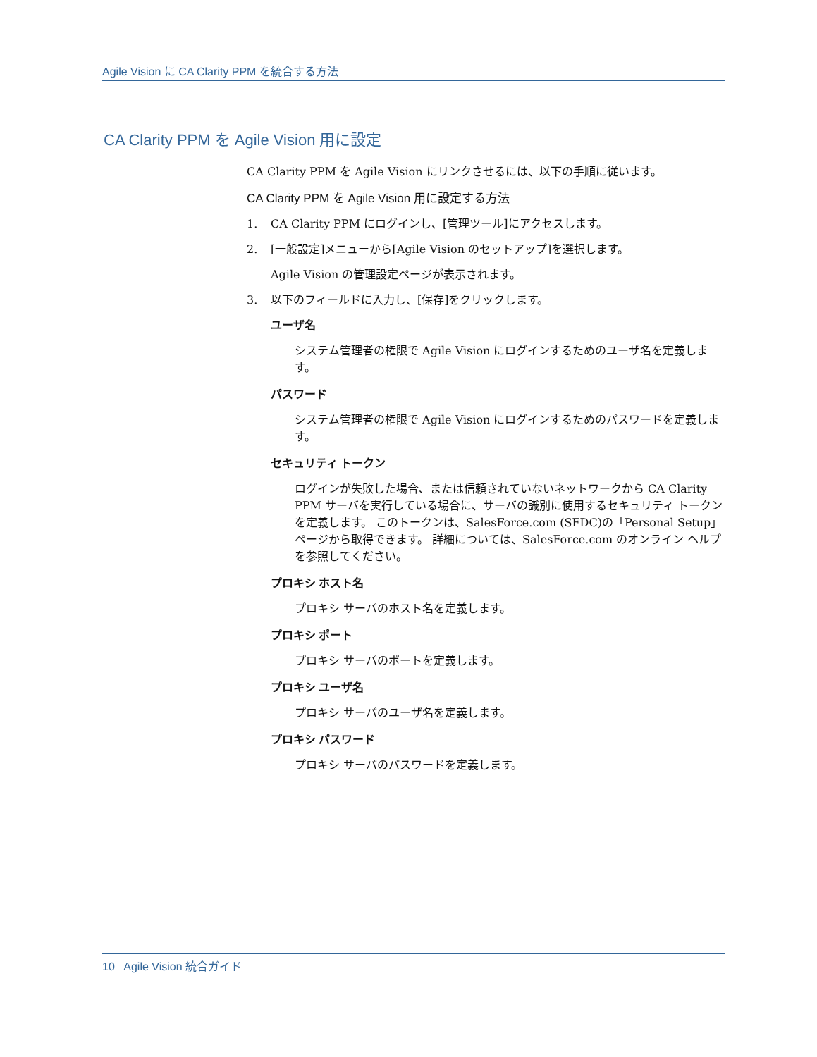Agile Vision に CA Clarity PPM を統合する方法
CA Clarity PPM を Agile Vision 用に設定
CA Clarity PPM を Agile Vision にリンクさせるには、以下の手順に従います。
CA Clarity PPM を Agile Vision 用に設定する方法
1. CA Clarity PPM にログインし、[管理ツール]にアクセスします。
2. [一般設定]メニューから[Agile Vision のセットアップ]を選択します。
Agile Vision の管理設定ページが表示されます。
3. 以下のフィールドに入力し、[保存]をクリックします。
ユーザ名
システム管理者の権限で Agile Vision にログインするためのユーザ名を定義します。
パスワード
システム管理者の権限で Agile Vision にログインするためのパスワードを定義します。
セキュリティ トークン
ログインが失敗した場合、または信頼されていないネットワークから CA Clarity PPM サーバを実行している場合に、サーバの識別に使用するセキュリティ トークンを定義します。 このトークンは、SalesForce.com (SFDC)の「Personal Setup」ページから取得できます。 詳細については、SalesForce.com のオンライン ヘルプを参照してください。
プロキシ ホスト名
プロキシ サーバのホスト名を定義します。
プロキシ ポート
プロキシ サーバのポートを定義します。
プロキシ ユーザ名
プロキシ サーバのユーザ名を定義します。
プロキシ パスワード
プロキシ サーバのパスワードを定義します。
10 Agile Vision 統合ガイド